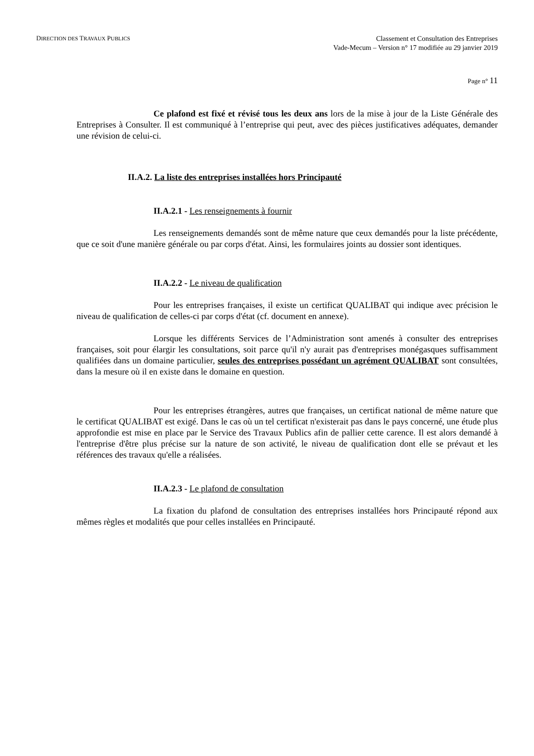DIRECTION DES TRAVAUX PUBLICS
Classement et Consultation des Entreprises
Vade-Mecum – Version n° 17 modifiée au 29 janvier 2019
Page n° 11
Ce plafond est fixé et révisé tous les deux ans lors de la mise à jour de la Liste Générale des Entreprises à Consulter. Il est communiqué à l’entreprise qui peut, avec des pièces justificatives adéquates, demander une révision de celui-ci.
II.A.2. La liste des entreprises installées hors Principauté
II.A.2.1 - Les renseignements à fournir
Les renseignements demandés sont de même nature que ceux demandés pour la liste précédente, que ce soit d'une manière générale ou par corps d'état. Ainsi, les formulaires joints au dossier sont identiques.
II.A.2.2 - Le niveau de qualification
Pour les entreprises françaises, il existe un certificat QUALIBAT qui indique avec précision le niveau de qualification de celles-ci par corps d'état (cf. document en annexe).
Lorsque les différents Services de l’Administration sont amenés à consulter des entreprises françaises, soit pour élargir les consultations, soit parce qu'il n'y aurait pas d'entreprises monégasques suffisamment qualifiées dans un domaine particulier, seules des entreprises possédant un agrément QUALIBAT sont consultées, dans la mesure où il en existe dans le domaine en question.
Pour les entreprises étrangères, autres que françaises, un certificat national de même nature que le certificat QUALIBAT est exigé. Dans le cas où un tel certificat n'existerait pas dans le pays concerné, une étude plus approfondie est mise en place par le Service des Travaux Publics afin de pallier cette carence. Il est alors demandé à l'entreprise d'être plus précise sur la nature de son activité, le niveau de qualification dont elle se prévaut et les références des travaux qu'elle a réalisées.
II.A.2.3 - Le plafond de consultation
La fixation du plafond de consultation des entreprises installées hors Principauté répond aux mêmes règles et modalités que pour celles installées en Principauté.